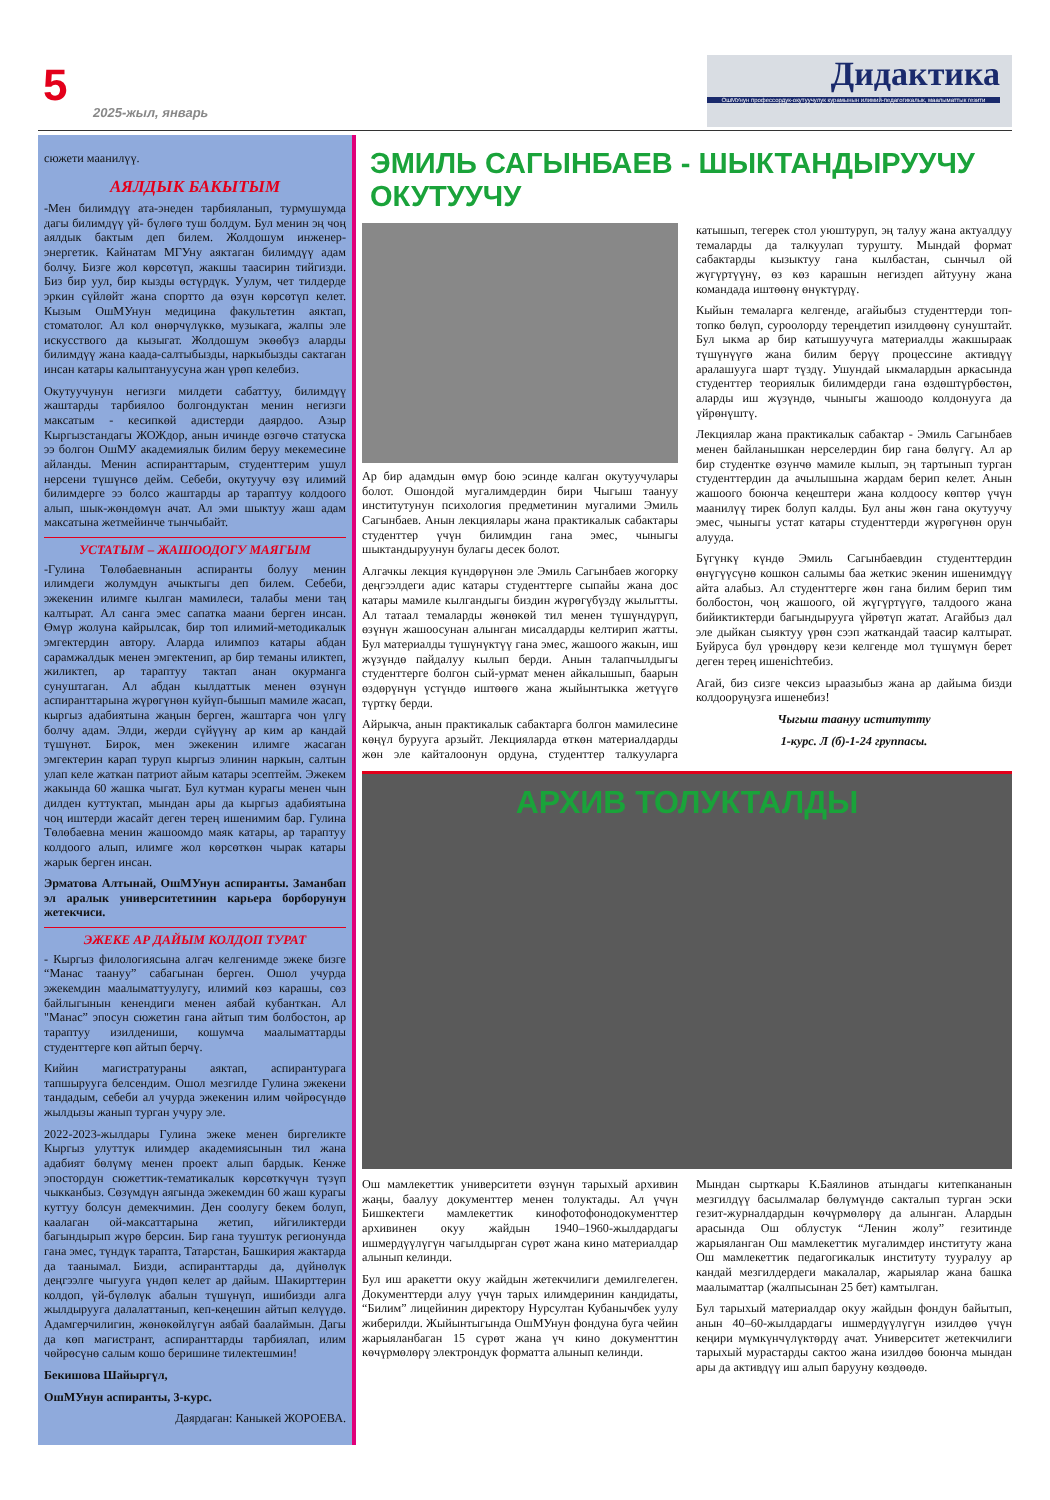5
2025-жыл, январь
Дидактика
ОшМУнун профессордук-окутуучулук курамынын илимий-педагогикалык, маалыматтык гезити
сюжети маанилүү.
АЯЛДЫК БАКЫТЫМ
-Мен билимдүү ата-энеден тарбияланып, турмушумда дагы билимдүү үй- бүлөгө туш болдум. Бул менин эң чоң аялдык бактым деп билем. Жолдошум инженер-энергетик. Кайнатам МГУну аяктаган билимдүү адам болчу. Бизге жол көрсөтүп, жакшы таасирин тийгизди. Биз бир уул, бир кызды өстүрдүк. Уулум, чет тилдерде эркин сүйлөйт жана спортто да өзүн көрсөтүп келет. Кызым ОшМУнун медицина факультетин аяктап, стоматолог. Ал кол өнөрчүлүккө, музыкага, жалпы эле искусствого да кызыгат. Жолдошум экөөбүз аларды билимдүү жана каада-салтыбызды, наркыбызды сактаган инсан катары калыптануусуна жан үрөп келебиз.
Окутуучунун негизги милдети сабаттуу, билимдүү жаштарды тарбиялоо болгондуктан менин негизги максатым - кесипкөй адистерди даярдоо. Азыр Кыргызстандагы ЖОЖдор, анын ичинде өзгөчө статуска ээ болгон ОшМУ академиялык билим беруу мекемесине айланды. Менин аспиранттарым, студенттерим ушул нерсени түшүнсө дейм. Себеби, окутуучу өзү илимий билимдерге ээ болсо жаштарды ар тараптуу колдоого алып, шык-жөндөмүн ачат. Ал эми шыктуу жаш адам максатына жетмейинче тынчыбайт.
УСТАТЫМ – ЖАШООДОГУ МАЯГЫМ
-Гулина Төлөбаевнанын аспиранты болуу менин илимдеги жолумдун ачыктыгы деп билем. Себеби, эжекенин илимге кылган мамилеси, талабы мени таң калтырат. Ал санга эмес сапатка маани берген инсан. Өмүр жолуна кайрылсак, бир топ илимий-методикалык эмгектердин автору. Аларда илимпоз катары абдан сарамжалдык менен эмгектенип, ар бир теманы иликтеп, жиликтеп, ар тараптуу тактап анан окурманга сунуштаган. Ал абдан кылдаттык менен өзүнүн аспиранттарына жүрөгүнөн куйүп-бышып мамиле жасап, кыргыз адабиятына жаңын берген, жаштарга чон үлгү болчу адам. Элди, жерди сүйүүнү ар ким ар кандай түшүнөт. Бирок, мен эжекенин илимге жасаган эмгектерин карап туруп кыргыз элинин наркын, салтын улап келе жаткан патриот айым катары эсептейм. Эжекем жакында 60 жашка чыгат. Бул кутман курагы менен чын дилден куттуктап, мындан ары да кыргыз адабиятына чоң иштерди жасайт деген терең ишенимим бар. Гулина Төлөбаевна менин жашоомдо маяк катары, ар тараптуу колдоого алып, илимге жол көрсөткөн чырак катары жарык берген инсан.
Эрматова Алтынай, ОшМУнун аспиранты. Заманбап эл аралык университетинин карьера борборунун жетекчиси.
ЭЖЕКЕ АР ДАЙЫМ КОЛДОП ТУРАТ
- Кыргыз филологиясына алгач келгенимде эжеке бизге “Манас таануу” сабагынан берген. Ошол учурда эжекемдин маалыматтуулугу, илимий көз карашы, сөз байлыгынын кенендиги менен аябай кубанткан. Ал "Манас” эпосун сюжетин гана айтып тим болбостон, ар тараптуу изилдениши, кошумча маалыматтарды студенттерге көп айтып берчү.
Кийин магистратураны аяктап, аспирантурага тапшырууга белсендим. Ошол мезгилде Гулина эжекени тандадым, себеби ал учурда эжекенин илим чөйрөсүндө жылдызы жанып турган учуру эле.
2022-2023-жылдары Гулина эжеке менен биргеликте Кыргыз улуттук илимдер академиясынын тил жана адабият бөлүмү менен проект алып бардык. Кенже эпостордун сюжеттик-тематикалык көрсөткүчүн түзүп чыкканбыз. Сөзүмдүн аягында эжекемдин 60 жаш курагы куттуу болсун демекчимин. Ден соолугу бекем болуп, каалаган ой-максаттарына жетип, ийгиликтерди багындырып жүрө берсин. Бир гана тууштук регионунда гана эмес, түндүк тарапта, Татарстан, Башкирия жактарда да таанымал. Бизди, аспиранттарды да, дүйнөлүк деңгээлге чыгууга үндөп келет ар дайым. Шакирттерин колдоп, үй-бүлөлүк абалын түшүнүп, ишибизди алга жылдырууга далалаттанып, кеп-кеңешин айтып келүүдө. Адамгерчилигин, жөнөкөйлүгүн аябай баалаймын. Дагы да көп магистрант, аспиранттарды тарбиялап, илим чөйрөсүнө салым кошо беришине тилектешмин!
Бекишова Шайыргүл,
ОшМУнун аспиранты, 3-курс.
Даярдаган: Каныкей ЖОРОЕВА.
ЭМИЛЬ САГЫНБАЕВ - ШЫКТАНДЫРУУЧУ ОКУТУУЧУ
Ар бир адамдын өмүр бою эсинде калган окутуучулары болот. Ошондой мугалимдердин бири Чыгыш таануу институтунун психология предметинин мугалими Эмиль Сагынбаев. Анын лекциялары жана практикалык сабактары студенттер үчүн билимдин гана эмес, чыныгы шыктандыруунун булагы десек болот.
Алгачкы лекция күндөрүнөн эле Эмиль Сагынбаев жогорку деңгээлдеги адис катары студенттерге сыпайы жана дос катары мамиле кылгандыгы биздин жүрөгүбүздү жылытты. Ал татаал темаларды жөнөкөй тил менен түшүндүрүп, өзүнүн жашоосунан алынган мисалдарды келтирип жатты. Бул материалды түшүнүктүү гана эмес, жашоого жакын, иш жүзүндө пайдалуу кылып берди. Анын талапчылдыгы студенттерге болгон сый-урмат менен айкалышып, баарын өздөрүнүн үстүндө иштөөгө жана жыйынтыкка жетүүгө түрткү берди.
Айрыкча, анын практикалык сабактарга болгон мамилесине көңүл бурууга арзыйт. Лекцияларда өткөн материалдарды жөн эле кайталоонун ордуна, студенттер талкууларга катышып, тегерек стол уюштуруп, эң талуу жана актуалдуу темаларды да талкуулап турушту. Мындай формат сабактарды кызыктуу гана кылбастан, сынчыл ой жүгүртүүнү, өз көз карашын негиздеп айтууну жана командада иштөөнү өнүктүрдү.
Кыйын темаларга келгенде, агайыбыз студенттерди топ-топко бөлүп, суроолорду тереңдетип изилдөөнү сунуштайт. Бул ыкма ар бир катышуучуга материалды жакшыраак түшүнүүгө жана билим берүү процессине активдүү аралашууга шарт түздү. Ушундай ыкмалардын аркасында студенттер теориялык билимдерди гана өздөштүрбөстөн, аларды иш жүзүндө, чыныгы жашоодо колдонууга да үйрөнүштү.
Лекциялар жана практикалык сабактар - Эмиль Сагынбаев менен байланышкан нерселердин бир гана бөлүгү. Ал ар бир студентке өзүнчө мамиле кылып, эң тартынып турган студенттердин да ачылышына жардам берип келет. Анын жашоого боюнча кеңештери жана колдоосу көптөр үчүн маанилүү тирек болуп калды. Бул аны жөн гана окутуучу эмес, чыныгы устат катары студенттерди жүрөгүнөн орун алууда.
Бүгүнкү күндө Эмиль Сагынбаевдин студенттердин өнүгүүсүнө кошкон салымы баа жеткис экенин ишенимдүү айта алабыз. Ал студенттерге жөн гана билим берип тим болбостон, чоң жашоого, ой жүгүртүүгө, талдоого жана бийиктиктерди багындырууга үйрөтүп жатат. Агайбыз дал эле дыйкан сыяктуу үрөн сээп жаткандай таасир калтырат. Буйруса бул үрөндөрү кези келгенде мол түшүмүн берет деген терең ишенichтебиз.
Агай, биз сизге чексиз ыраазыбыз жана ар дайыма бизди колдооруңузга ишенебиз!
Чыгыш таануу иститутту
1-курс. Л (б)-1-24 группасы.
АРХИВ ТОЛУКТАЛДЫ
Ош мамлекеттик университети өзүнүн тарыхый архивин жаңы, баалуу документтер менен толуктады. Ал үчүн Бишкектеги мамлекеттик кинофотофонодокументтер архивинен окуу жайдын 1940–1960-жылдардагы ишмердүүлүгүн чагылдырган сүрөт жана кино материалдар алынып келинди.
Бул иш аракетти окуу жайдын жетекчилиги демилгелеген. Документтерди алуу үчүн тарых илимдеринин кандидаты, “Билим” лицейинин директору Нурсултан Кубанычбек уулу жиберилди. Жыйынтыгында ОшМУнун фондуна буга чейин жарыяланбаган 15 сүрөт жана үч кино документтин көчүрмөлөрү электрондук форматта алынып келинди.
Мындан сырткары К.Баялинов атындагы китепкананын мезгилдүү басылмалар бөлүмүндө сакталып турган эски гезит-журналдардын көчүрмөлөрү да алынган. Алардын арасында Ош облустук “Ленин жолу” гезитинде жарыяланган Ош мамлекеттик мугалимдер институту жана Ош мамлекеттик педагогикалык институту тууралуу ар кандай мезгилдердеги макалалар, жарыялар жана башка маалыматтар (жалпысынан 25 бет) камтылган.
Бул тарыхый материалдар окуу жайдын фондун байытып, анын 40–60-жылдардагы ишмердүүлүгүн изилдөө үчүн кеңири мүмкүнчүлүктөрдү ачат. Университет жетекчилиги тарыхый мурастарды сактоо жана изилдөө боюнча мындан ары да активдүү иш алып барууну көздөөдө.